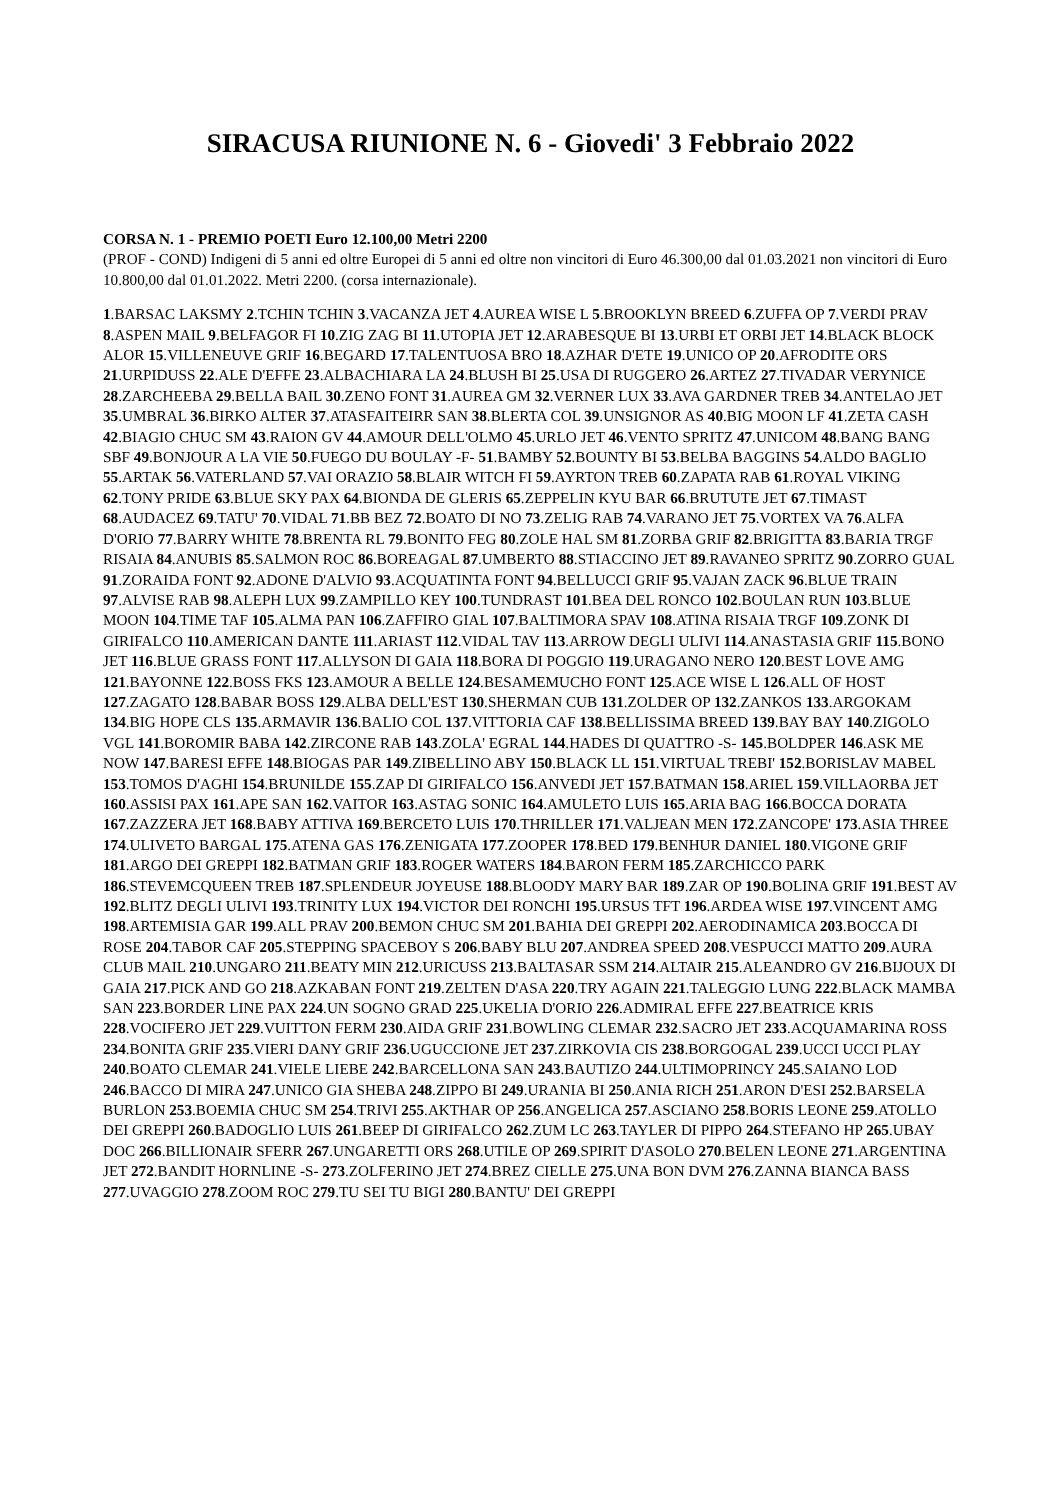SIRACUSA RIUNIONE N. 6 - Giovedi' 3 Febbraio 2022
CORSA N. 1 - PREMIO POETI Euro 12.100,00 Metri 2200
(PROF - COND) Indigeni di 5 anni ed oltre Europei di 5 anni ed oltre non vincitori di Euro 46.300,00 dal 01.03.2021 non vincitori di Euro 10.800,00 dal 01.01.2022. Metri 2200. (corsa internazionale).
1.BARSAC LAKSMY 2.TCHIN TCHIN 3.VACANZA JET 4.AUREA WISE L 5.BROOKLYN BREED 6.ZUFFA OP 7.VERDI PRAV 8.ASPEN MAIL 9.BELFAGOR FI 10.ZIG ZAG BI 11.UTOPIA JET 12.ARABESQUE BI 13.URBI ET ORBI JET 14.BLACK BLOCK ALOR 15.VILLENEUVE GRIF 16.BEGARD 17.TALENTUOSA BRO 18.AZHAR D'ETE 19.UNICO OP 20.AFRODITE ORS 21.URPIDUSS 22.ALE D'EFFE 23.ALBACHIARA LA 24.BLUSH BI 25.USA DI RUGGERO 26.ARTEZ 27.TIVADAR VERYNICE 28.ZARCHEEBA 29.BELLA BAIL 30.ZENO FONT 31.AUREA GM 32.VERNER LUX 33.AVA GARDNER TREB 34.ANTELAO JET 35.UMBRAL 36.BIRKO ALTER 37.ATASFAITEIRR SAN 38.BLERTA COL 39.UNSIGNOR AS 40.BIG MOON LF 41.ZETA CASH 42.BIAGIO CHUC SM 43.RAION GV 44.AMOUR DELL'OLMO 45.URLO JET 46.VENTO SPRITZ 47.UNICOM 48.BANG BANG SBF 49.BONJOUR A LA VIE 50.FUEGO DU BOULAY -F- 51.BAMBY 52.BOUNTY BI 53.BELBA BAGGINS 54.ALDO BAGLIO 55.ARTAK 56.VATERLAND 57.VAI ORAZIO 58.BLAIR WITCH FI 59.AYRTON TREB 60.ZAPATA RAB 61.ROYAL VIKING 62.TONY PRIDE 63.BLUE SKY PAX 64.BIONDA DE GLERIS 65.ZEPPELIN KYU BAR 66.BRUTUTE JET 67.TIMAST 68.AUDACEZ 69.TATU' 70.VIDAL 71.BB BEZ 72.BOATO DI NO 73.ZELIG RAB 74.VARANO JET 75.VORTEX VA 76.ALFA D'ORIO 77.BARRY WHITE 78.BRENTA RL 79.BONITO FEG 80.ZOLE HAL SM 81.ZORBA GRIF 82.BRIGITTA 83.BARIA TRGF RISAIA 84.ANUBIS 85.SALMON ROC 86.BOREAGAL 87.UMBERTO 88.STIACCINO JET 89.RAVANEO SPRITZ 90.ZORRO GUAL 91.ZORAIDA FONT 92.ADONE D'ALVIO 93.ACQUATINTA FONT 94.BELLUCCI GRIF 95.VAJAN ZACK 96.BLUE TRAIN 97.ALVISE RAB 98.ALEPH LUX 99.ZAMPILLO KEY 100.TUNDRAST 101.BEA DEL RONCO 102.BOULAN RUN 103.BLUE MOON 104.TIME TAF 105.ALMA PAN 106.ZAFFIRO GIAL 107.BALTIMORA SPAV 108.ATINA RISAIA TRGF 109.ZONK DI GIRIFALCO 110.AMERICAN DANTE 111.ARIAST 112.VIDAL TAV 113.ARROW DEGLI ULIVI 114.ANASTASIA GRIF 115.BONO JET 116.BLUE GRASS FONT 117.ALLYSON DI GAIA 118.BORA DI POGGIO 119.URAGANO NERO 120.BEST LOVE AMG 121.BAYONNE 122.BOSS FKS 123.AMOUR A BELLE 124.BESAMEMUCHO FONT 125.ACE WISE L 126.ALL OF HOST 127.ZAGATO 128.BABAR BOSS 129.ALBA DELL'EST 130.SHERMAN CUB 131.ZOLDER OP 132.ZANKOS 133.ARGOKAM 134.BIG HOPE CLS 135.ARMAVIR 136.BALIO COL 137.VITTORIA CAF 138.BELLISSIMA BREED 139.BAY BAY 140.ZIGOLO VGL 141.BOROMIR BABA 142.ZIRCONE RAB 143.ZOLA' EGRAL 144.HADES DI QUATTRO -S- 145.BOLDPER 146.ASK ME NOW 147.BARESI EFFE 148.BIOGAS PAR 149.ZIBELLINO ABY 150.BLACK LL 151.VIRTUAL TREBI' 152.BORISLAV MABEL 153.TOMOS D'AGHI 154.BRUNILDE 155.ZAP DI GIRIFALCO 156.ANVEDI JET 157.BATMAN 158.ARIEL 159.VILLAORBA JET 160.ASSISI PAX 161.APE SAN 162.VAITOR 163.ASTAG SONIC 164.AMULETO LUIS 165.ARIA BAG 166.BOCCA DORATA 167.ZAZZERA JET 168.BABY ATTIVA 169.BERCETO LUIS 170.THRILLER 171.VALJEAN MEN 172.ZANCOPE' 173.ASIA THREE 174.ULIVETO BARGAL 175.ATENA GAS 176.ZENIGATA 177.ZOOPER 178.BED 179.BENHUR DANIEL 180.VIGONE GRIF 181.ARGO DEI GREPPI 182.BATMAN GRIF 183.ROGER WATERS 184.BARON FERM 185.ZARCHICCO PARK 186.STEVEMCQUEEN TREB 187.SPLENDEUR JOYEUSE 188.BLOODY MARY BAR 189.ZAR OP 190.BOLINA GRIF 191.BEST AV 192.BLITZ DEGLI ULIVI 193.TRINITY LUX 194.VICTOR DEI RONCHI 195.URSUS TFT 196.ARDEA WISE 197.VINCENT AMG 198.ARTEMISIA GAR 199.ALL PRAV 200.BEMON CHUC SM 201.BAHIA DEI GREPPI 202.AERODINAMICA 203.BOCCA DI ROSE 204.TABOR CAF 205.STEPPING SPACEBOY S 206.BABY BLU 207.ANDREA SPEED 208.VESPUCCI MATTO 209.AURA CLUB MAIL 210.UNGARO 211.BEATY MIN 212.URICUSS 213.BALTASAR SSM 214.ALTAIR 215.ALEANDRO GV 216.BIJOUX DI GAIA 217.PICK AND GO 218.AZKABAN FONT 219.ZELTEN D'ASA 220.TRY AGAIN 221.TALEGGIO LUNG 222.BLACK MAMBA SAN 223.BORDER LINE PAX 224.UN SOGNO GRAD 225.UKELIA D'ORIO 226.ADMIRAL EFFE 227.BEATRICE KRIS 228.VOCIFERO JET 229.VUITTON FERM 230.AIDA GRIF 231.BOWLING CLEMAR 232.SACRO JET 233.ACQUAMARINA ROSS 234.BONITA GRIF 235.VIERI DANY GRIF 236.UGUCCIONE JET 237.ZIRKOVIA CIS 238.BORGOGAL 239.UCCI UCCI PLAY 240.BOATO CLEMAR 241.VIELE LIEBE 242.BARCELLONA SAN 243.BAUTIZO 244.ULTIMOPRINCY 245.SAIANO LOD 246.BACCO DI MIRA 247.UNICO GIA SHEBA 248.ZIPPO BI 249.URANIA BI 250.ANIA RICH 251.ARON D'ESI 252.BARSELA BURLON 253.BOEMIA CHUC SM 254.TRIVI 255.AKTHAR OP 256.ANGELICA 257.ASCIANO 258.BORIS LEONE 259.ATOLLO DEI GREPPI 260.BADOGLIO LUIS 261.BEEP DI GIRIFALCO 262.ZUM LC 263.TAYLER DI PIPPO 264.STEFANO HP 265.UBAY DOC 266.BILLIONAIR SFERR 267.UNGARETTI ORS 268.UTILE OP 269.SPIRIT D'ASOLO 270.BELEN LEONE 271.ARGENTINA JET 272.BANDIT HORNLINE -S- 273.ZOLFERINO JET 274.BREZ CIELLE 275.UNA BON DVM 276.ZANNA BIANCA BASS 277.UVAGGIO 278.ZOOM ROC 279.TU SEI TU BIGI 280.BANTU' DEI GREPPI